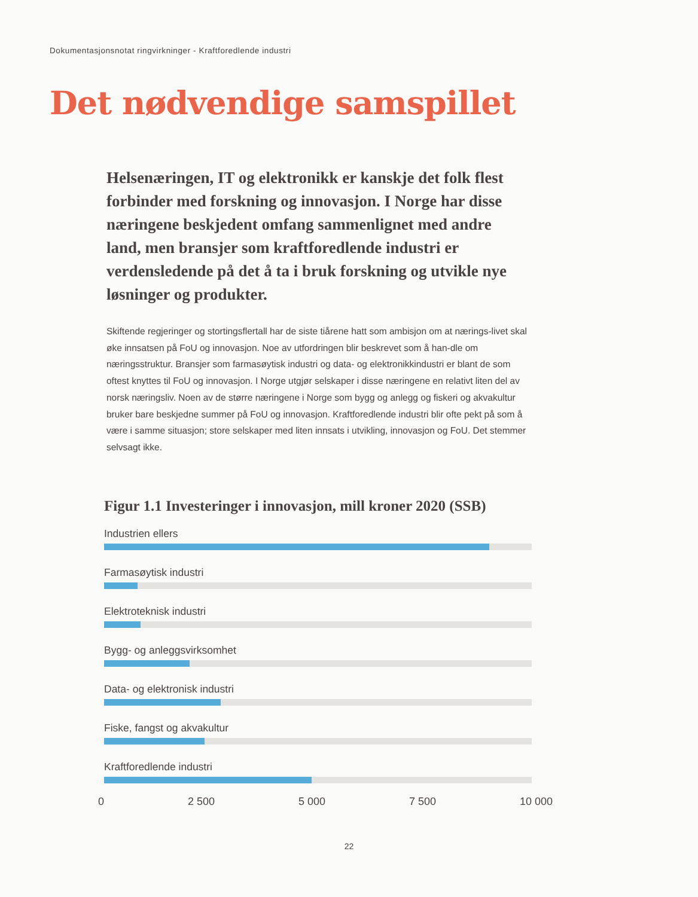Dokumentasjonsnotat ringvirkninger - Kraftforedlende industri
Det nødvendige samspillet
Helsenæringen, IT og elektronikk er kanskje det folk flest forbinder med forskning og innovasjon. I Norge har disse næringene beskjedent omfang sammenlignet med andre land, men bransjer som kraftforedlende industri er verdensledende på det å ta i bruk forskning og utvikle nye løsninger og produkter.
Skiftende regjeringer og stortingsflertall har de siste tiårene hatt som ambisjon om at nærings-livet skal øke innsatsen på FoU og innovasjon. Noe av utfordringen blir beskrevet som å han-dle om næringsstruktur. Bransjer som farmasøytisk industri og data- og elektronikkindustri er blant de som oftest knyttes til FoU og innovasjon. I Norge utgjør selskaper i disse næringene en relativt liten del av norsk næringsliv. Noen av de større næringene i Norge som bygg og anlegg og fiskeri og akvakultur bruker bare beskjedne summer på FoU og innovasjon. Kraftforedlende industri blir ofte pekt på som å være i samme situasjon; store selskaper med liten innsats i utvikling, innovasjon og FoU. Det stemmer selvsagt ikke.
Figur 1.1 Investeringer i innovasjon, mill kroner 2020 (SSB)
Industrien ellers
Farmasøytisk industri
Elektroteknisk industri
Bygg- og anleggsvirksomhet
Data- og elektronisk industri
Fiske, fangst og akvakultur
Kraftforedlende industri
0 2 500 5 000 7 500 10 000
22